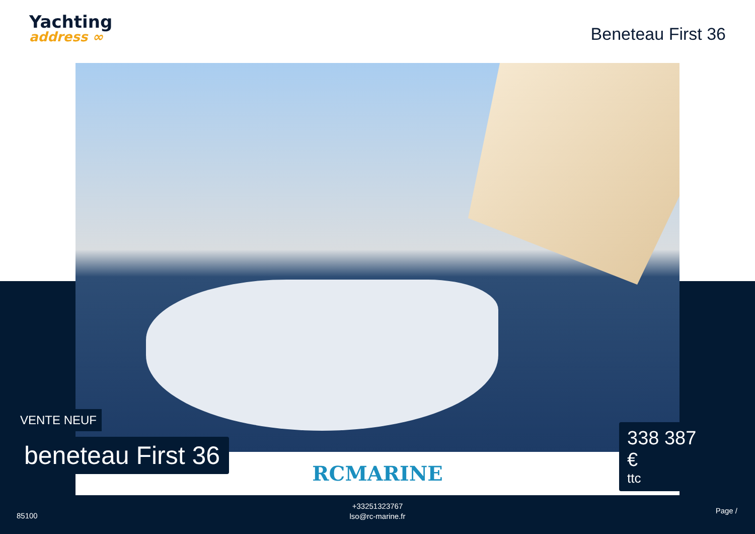Yachting
address ∞
Beneteau First 36
RCMARINE
VENTE NEUF
beneteau First 36
338 387 €
ttc
85100
+33251323767
lso@rc-marine.fr
Page /